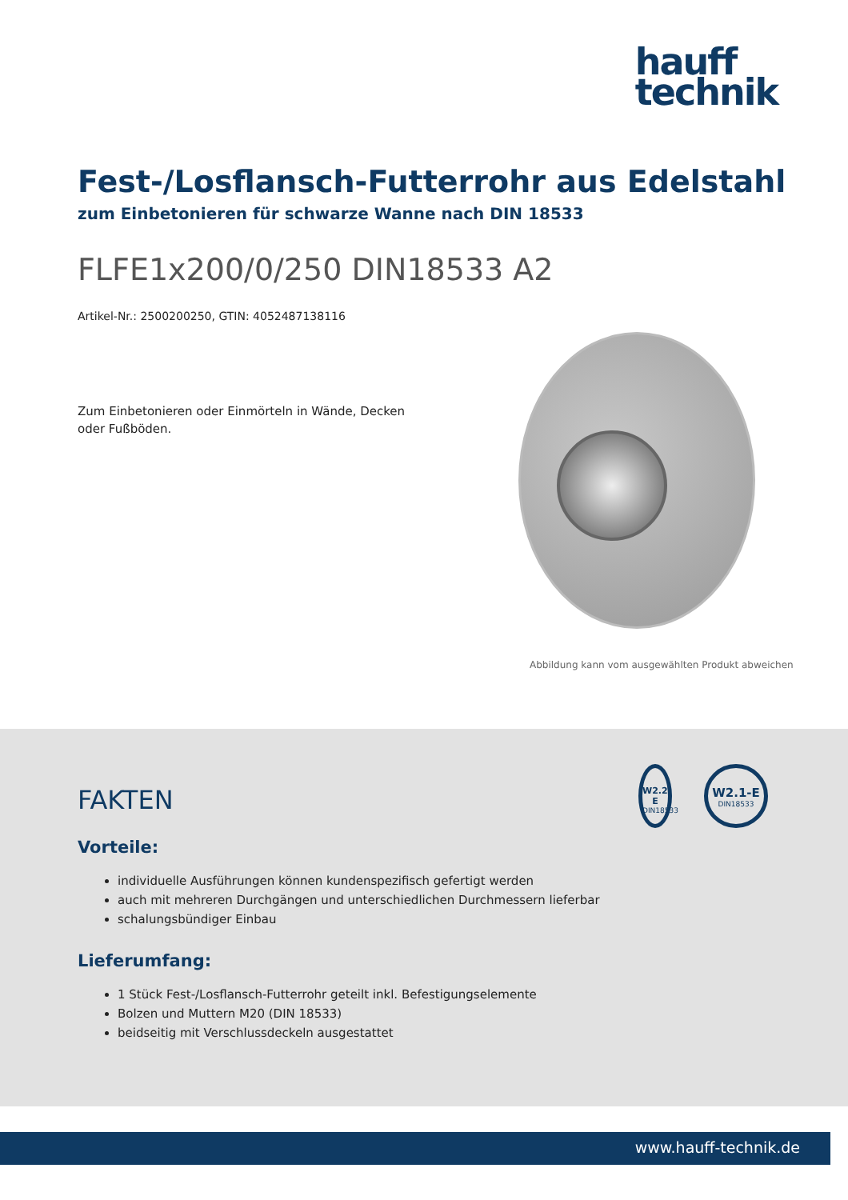hauff
technik
Fest-/Losflansch-Futterrohr aus Edelstahl
zum Einbetonieren für schwarze Wanne nach DIN 18533
FLFE1x200/0/250 DIN18533 A2
Artikel-Nr.: 2500200250, GTIN: 4052487138116
Zum Einbetonieren oder Einmörteln in Wände, Decken oder Fußböden.
Abbildung kann vom ausgewählten Produkt abweichen
FAKTEN
Vorteile:
individuelle Ausführungen können kundenspezifisch gefertigt werden
auch mit mehreren Durchgängen und unterschiedlichen Durchmessern lieferbar
schalungsbündiger Einbau
Lieferumfang:
1 Stück Fest-/Losflansch-Futterrohr geteilt inkl. Befestigungselemente
Bolzen und Muttern M20 (DIN 18533)
beidseitig mit Verschlussdeckeln ausgestattet
W2.2-E
DIN18533
W2.1-E
DIN18533
www.hauff-technik.de